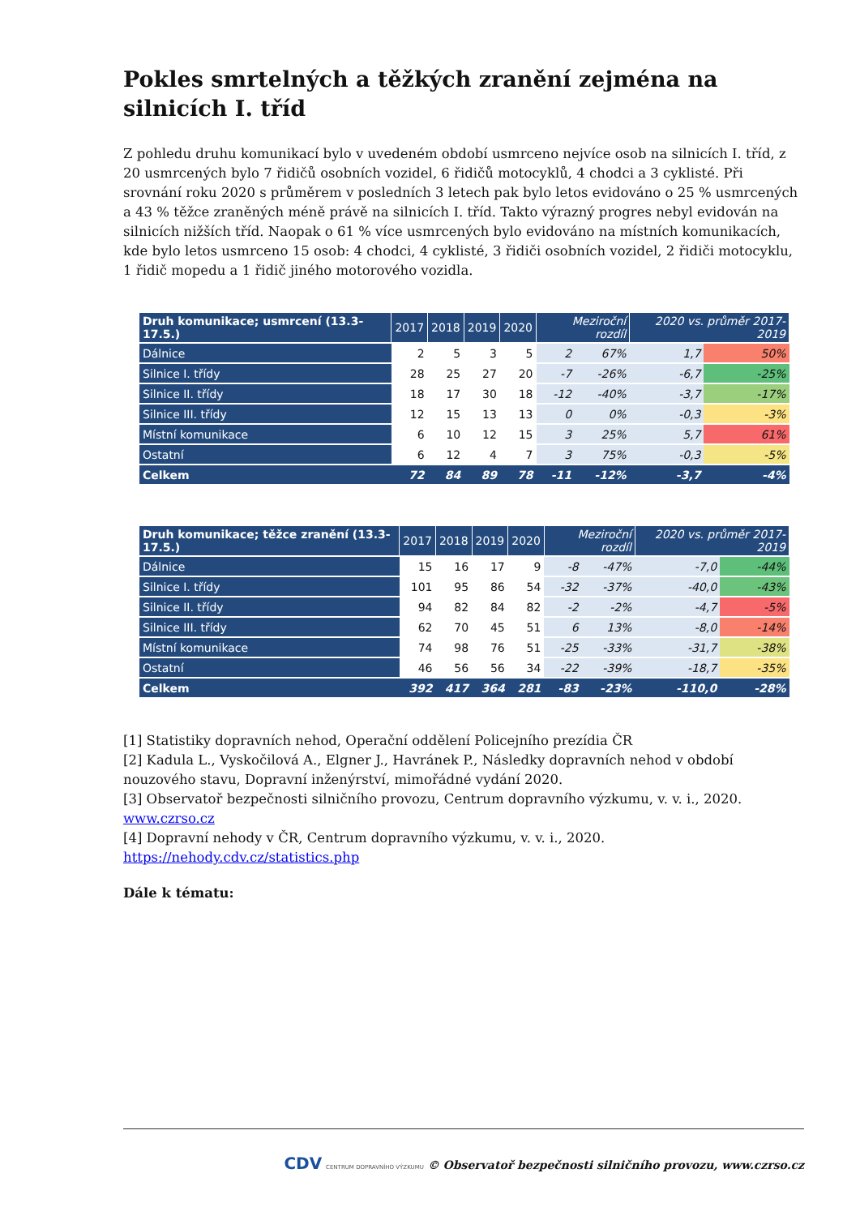Pokles smrtelných a těžkých zranění zejména na silnicích I. tříd
Z pohledu druhu komunikací bylo v uvedeném období usmrceno nejvíce osob na silnicích I. tříd, z 20 usmrcených bylo 7 řidičů osobních vozidel, 6 řidičů motocyklů, 4 chodci a 3 cyklisté. Při srovnání roku 2020 s průměrem v posledních 3 letech pak bylo letos evidováno o 25 % usmrcených a 43 % těžce zraněných méně právě na silnicích I. tříd. Takto výrazný progres nebyl evidován na silnicích nižších tříd. Naopak o 61 % více usmrcených bylo evidováno na místních komunikacích, kde bylo letos usmrceno 15 osob: 4 chodci, 4 cyklisté, 3 řidiči osobních vozidel, 2 řidiči motocyklu, 1 řidič mopedu a 1 řidič jiného motorového vozidla.
| Druh komunikace; usmrcení (13.3-17.5.) | 2017 | 2018 | 2019 | 2020 | Meziroční rozdíl | | 2020 vs. průměr 2017-2019 | |
| --- | --- | --- | --- | --- | --- | --- | --- | --- |
| Dálnice | 2 | 5 | 3 | 5 | 2 | 67% | 1,7 | 50% |
| Silnice I. třídy | 28 | 25 | 27 | 20 | -7 | -26% | -6,7 | -25% |
| Silnice II. třídy | 18 | 17 | 30 | 18 | -12 | -40% | -3,7 | -17% |
| Silnice III. třídy | 12 | 15 | 13 | 13 | 0 | 0% | -0,3 | -3% |
| Místní komunikace | 6 | 10 | 12 | 15 | 3 | 25% | 5,7 | 61% |
| Ostatní | 6 | 12 | 4 | 7 | 3 | 75% | -0,3 | -5% |
| Celkem | 72 | 84 | 89 | 78 | -11 | -12% | -3,7 | -4% |
| Druh komunikace; těžce zranění (13.3-17.5.) | 2017 | 2018 | 2019 | 2020 | Meziroční rozdíl | | 2020 vs. průměr 2017-2019 | |
| --- | --- | --- | --- | --- | --- | --- | --- | --- |
| Dálnice | 15 | 16 | 17 | 9 | -8 | -47% | -7,0 | -44% |
| Silnice I. třídy | 101 | 95 | 86 | 54 | -32 | -37% | -40,0 | -43% |
| Silnice II. třídy | 94 | 82 | 84 | 82 | -2 | -2% | -4,7 | -5% |
| Silnice III. třídy | 62 | 70 | 45 | 51 | 6 | 13% | -8,0 | -14% |
| Místní komunikace | 74 | 98 | 76 | 51 | -25 | -33% | -31,7 | -38% |
| Ostatní | 46 | 56 | 56 | 34 | -22 | -39% | -18,7 | -35% |
| Celkem | 392 | 417 | 364 | 281 | -83 | -23% | -110,0 | -28% |
[1] Statistiky dopravních nehod, Operační oddělení Policejního prezídia ČR
[2] Kadula L., Vyskočilová A., Elgner J., Havránek P., Následky dopravních nehod v období nouzového stavu, Dopravní inženýrství, mimořádné vydání 2020.
[3] Observatoř bezpečnosti silničního provozu, Centrum dopravního výzkumu, v. v. i., 2020. www.czrso.cz
[4] Dopravní nehody v ČR, Centrum dopravního výzkumu, v. v. i., 2020. https://nehody.cdv.cz/statistics.php
Dále k tématu:
CDV CENTRUM DOPRAVNÍHO VÝZKUMU © Observatoř bezpečnosti silničního provozu, www.czrso.cz